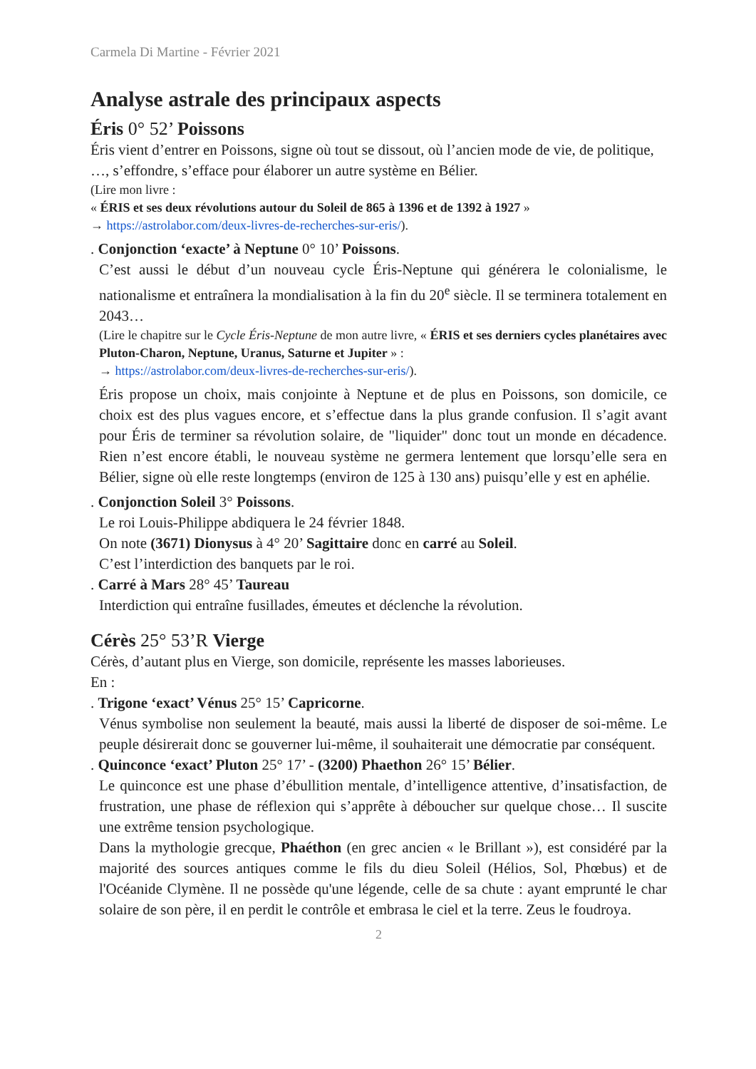Carmela Di Martine - Février 2021
Analyse astrale des principaux aspects
Éris 0° 52’ Poissons
Éris vient d’entrer en Poissons, signe où tout se dissout, où l’ancien mode de vie, de politique, …, s’effondre, s’efface pour élaborer un autre système en Bélier.
(Lire mon livre :
« ÉRIS et ses deux révolutions autour du Soleil de 865 à 1396 et de 1392 à 1927 »
→ https://astrolabor.com/deux-livres-de-recherches-sur-eris/).
. Conjonction ‘exacte’ à Neptune 0° 10’ Poissons.
C’est aussi le début d’un nouveau cycle Éris-Neptune qui générera le colonialisme, le nationalisme et entraînera la mondialisation à la fin du 20<sup>e</sup> siècle. Il se terminera totalement en 2043…
(Lire le chapitre sur le Cycle Éris-Neptune de mon autre livre, « ÉRIS et ses derniers cycles planétaires avec Pluton-Charon, Neptune, Uranus, Saturne et Jupiter » :
→ https://astrolabor.com/deux-livres-de-recherches-sur-eris/).
Éris propose un choix, mais conjointe à Neptune et de plus en Poissons, son domicile, ce choix est des plus vagues encore, et s’effectue dans la plus grande confusion. Il s’agit avant pour Éris de terminer sa révolution solaire, de "liquider" donc tout un monde en décadence. Rien n’est encore établi, le nouveau système ne germera lentement que lorsqu’elle sera en Bélier, signe où elle reste longtemps (environ de 125 à 130 ans) puisqu’elle y est en aphélie.
. Conjonction Soleil 3° Poissons.
Le roi Louis-Philippe abdiquera le 24 février 1848.
On note (3671) Dionysus à 4° 20’ Sagittaire donc en carré au Soleil.
C’est l’interdiction des banquets par le roi.
. Carré à Mars 28° 45’ Taureau
Interdiction qui entraîne fusillades, émeutes et déclenche la révolution.
Cérès 25° 53’R Vierge
Cérès, d’autant plus en Vierge, son domicile, représente les masses laborieuses.
En :
. Trigone ‘exact’ Vénus 25° 15’ Capricorne.
Vénus symbolise non seulement la beauté, mais aussi la liberté de disposer de soi-même. Le peuple désirerait donc se gouverner lui-même, il souhaiterait une démocratie par conséquent.
. Quinconce ‘exact’ Pluton 25° 17’ - (3200) Phaethon 26° 15’ Bélier.
Le quinconce est une phase d’ébullition mentale, d’intelligence attentive, d’insatisfaction, de frustration, une phase de réflexion qui s’apprête à déboucher sur quelque chose… Il suscite une extrême tension psychologique.
Dans la mythologie grecque, Phaéthon (en grec ancien « le Brillant »), est considéré par la majorité des sources antiques comme le fils du dieu Soleil (Hélios, Sol, Phœbus) et de l'Océanide Clymène. Il ne possède qu'une légende, celle de sa chute : ayant emprunté le char solaire de son père, il en perdit le contrôle et embrasa le ciel et la terre. Zeus le foudroya.
2